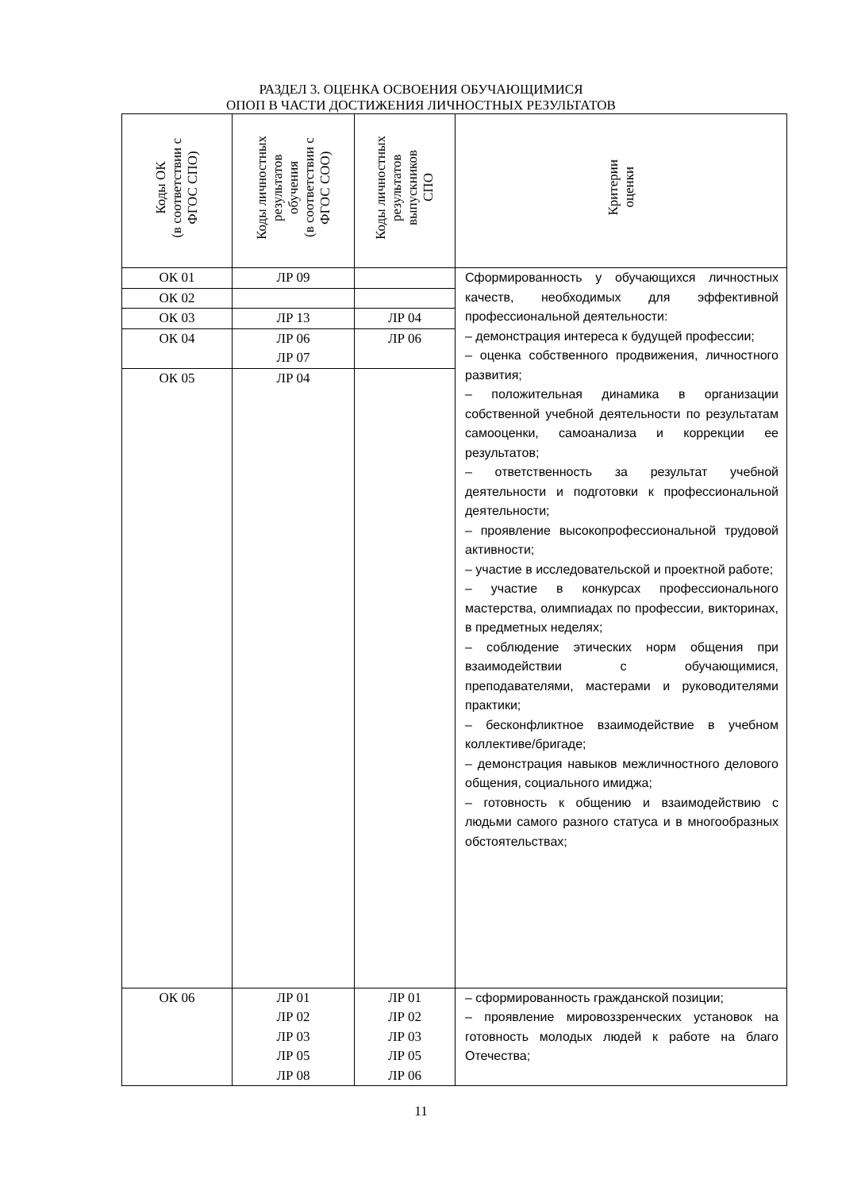РАЗДЕЛ 3. ОЦЕНКА ОСВОЕНИЯ ОБУЧАЮЩИМИСЯ
ОПОП В ЧАСТИ ДОСТИЖЕНИЯ ЛИЧНОСТНЫХ РЕЗУЛЬТАТОВ
| Коды ОК (в соответствии с ФГОС СПО) | Коды личностных результатов обучения (в соответствии с ФГОС СОО) | Коды личностных результатов выпускников СПО | Критерии оценки |
| --- | --- | --- | --- |
| ОК 01 | ЛР 09 | | Сформированность у обучающихся личностных качеств, необходимых для эффективной профессиональной деятельности: – демонстрация интереса к будущей профессии; – оценка собственного продвижения, личностного развития; – положительная динамика в организации собственной учебной деятельности по результатам самооценки, самоанализа и коррекции ее результатов; – ответственность за результат учебной деятельности и подготовки к профессиональной деятельности; – проявление высокопрофессиональной трудовой активности; – участие в исследовательской и проектной работе; – участие в конкурсах профессионального мастерства, олимпиадах по профессии, викторинах, в предметных неделях; – соблюдение этических норм общения при взаимодействии с обучающимися, преподавателями, мастерами и руководителями практики; – бесконфликтное взаимодействие в учебном коллективе/бригаде; – демонстрация навыков межличностного делового общения, социального имиджа; – готовность к общению и взаимодействию с людьми самого разного статуса и в многообразных обстоятельствах; |
| ОК 02 | | | |
| ОК 03 | ЛР 13 | ЛР 04 | |
| ОК 04 | ЛР 06 ЛР 07 | ЛР 06 | |
| ОК 05 | ЛР 04 | | |
| ОК 06 | ЛР 01 ЛР 02 ЛР 03 ЛР 05 ЛР 08 | ЛР 01 ЛР 02 ЛР 03 ЛР 05 ЛР 06 | – сформированность гражданской позиции; – проявление мировоззренческих установок на готовность молодых людей к работе на благо Отечества; |
11